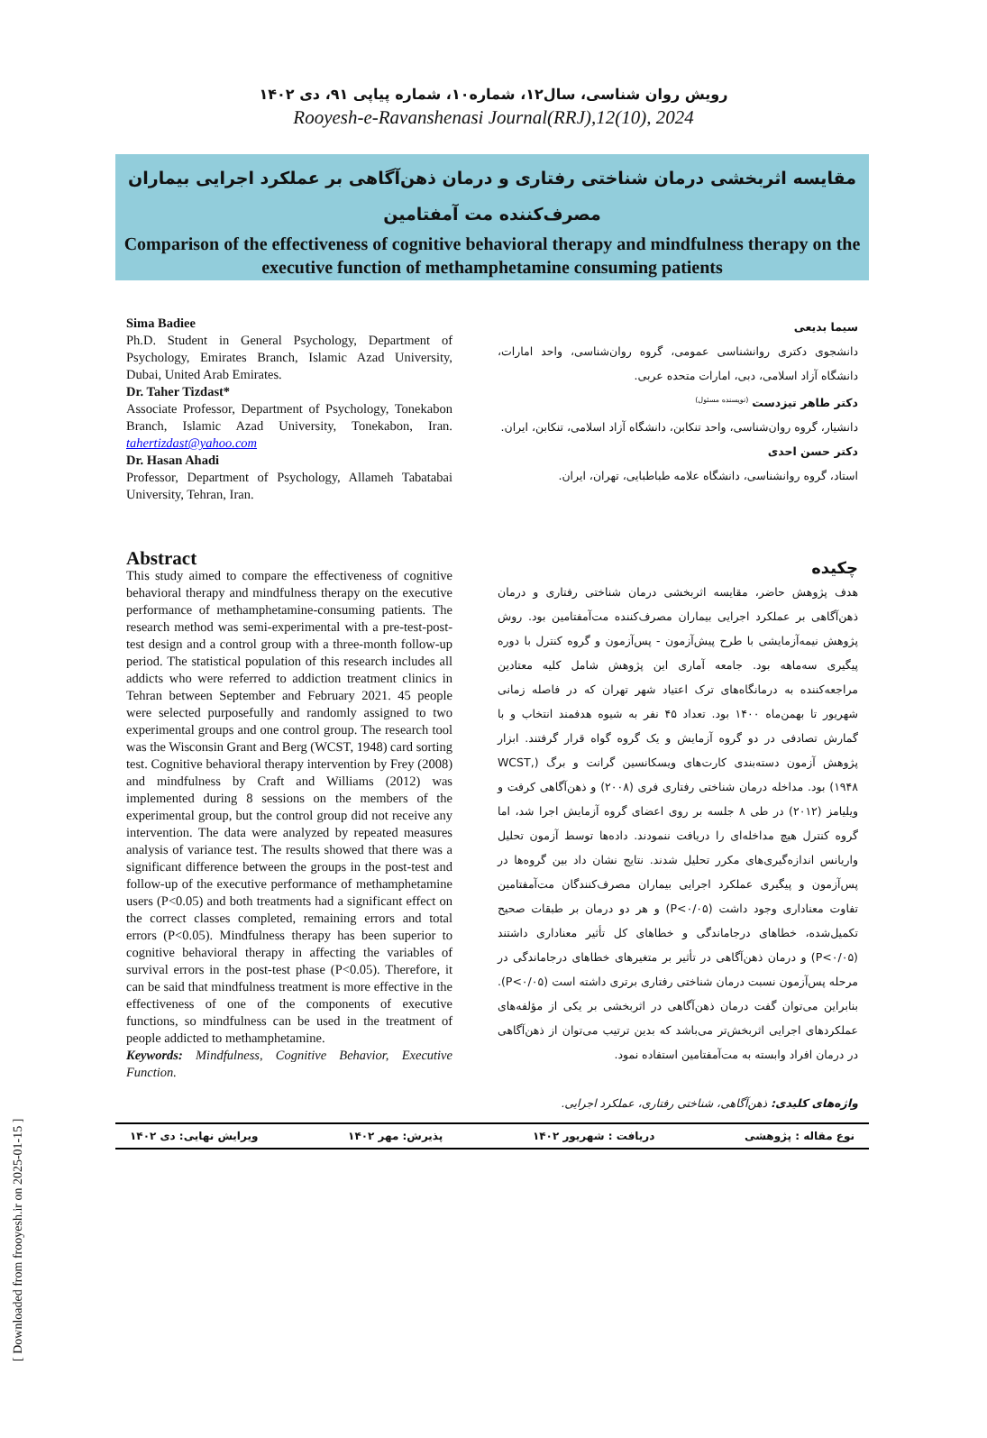رویش روان شناسی، سال۱۲، شماره۱۰، شماره پیاپی ۹۱، دی ۱۴۰۲
Rooyesh-e-Ravanshenasi Journal(RRJ),12(10), 2024
مقایسه اثربخشی درمان شناختی رفتاری و درمان ذهن‌آگاهی بر عملکرد اجرایی بیماران مصرف‌کننده مت آمفتامین
Comparison of the effectiveness of cognitive behavioral therapy and mindfulness therapy on the executive function of methamphetamine consuming patients
Sima Badiee
Ph.D. Student in General Psychology, Department of Psychology, Emirates Branch, Islamic Azad University, Dubai, United Arab Emirates.
Dr. Taher Tizdast*
Associate Professor, Department of Psychology, Tonekabon Branch, Islamic Azad University, Tonekabon, Iran. tahertizdast@yahoo.com
Dr. Hasan Ahadi
Professor, Department of Psychology, Allameh Tabatabai University, Tehran, Iran.
سیما بدیعی
دانشجوی دکتری روانشناسی عمومی، گروه روان‌شناسی، واحد امارات، دانشگاه آزاد اسلامی، دبی، امارات متحده عربی.
دکتر طاهر تیزدست <sup>(نویسنده مسئول)</sup>
دانشیار، گروه روان‌شناسی، واحد تنکابن، دانشگاه آزاد اسلامی، تنکابن، ایران.
دکتر حسن احدی
استاد، گروه روانشناسی، دانشگاه علامه طباطبایی، تهران، ایران.
Abstract
This study aimed to compare the effectiveness of cognitive behavioral therapy and mindfulness therapy on the executive performance of methamphetamine-consuming patients. The research method was semi-experimental with a pre-test-post-test design and a control group with a three-month follow-up period. The statistical population of this research includes all addicts who were referred to addiction treatment clinics in Tehran between September and February 2021. 45 people were selected purposefully and randomly assigned to two experimental groups and one control group. The research tool was the Wisconsin Grant and Berg (WCST, 1948) card sorting test. Cognitive behavioral therapy intervention by Frey (2008) and mindfulness by Craft and Williams (2012) was implemented during 8 sessions on the members of the experimental group, but the control group did not receive any intervention. The data were analyzed by repeated measures analysis of variance test. The results showed that there was a significant difference between the groups in the post-test and follow-up of the executive performance of methamphetamine users (P<0.05) and both treatments had a significant effect on the correct classes completed, remaining errors and total errors (P<0.05). Mindfulness therapy has been superior to cognitive behavioral therapy in affecting the variables of survival errors in the post-test phase (P<0.05). Therefore, it can be said that mindfulness treatment is more effective in the effectiveness of one of the components of executive functions, so mindfulness can be used in the treatment of people addicted to methamphetamine.
Keywords: Mindfulness, Cognitive Behavior, Executive Function.
چکیده
هدف پژوهش حاضر، مقایسه اثربخشی درمان شناختی رفتاری و درمان ذهن‌آگاهی بر عملکرد اجرایی بیماران مصرف‌کننده مت‌آمفتامین بود. روش پژوهش نیمه‌آزمایشی با طرح پیش‌آزمون - پس‌آزمون و گروه کنترل با دوره پیگیری سه‌ماهه بود. جامعه آماری این پژوهش شامل کلیه معتادین مراجعه‌کننده به درمانگاه‌های ترک اعتیاد شهر تهران که در فاصله زمانی شهریور تا بهمن‌ماه ۱۴۰۰ بود. تعداد ۴۵ نفر به شیوه هدفمند انتخاب و با گمارش تصادفی در دو گروه آزمایش و یک گروه گواه قرار گرفتند. ابزار پژوهش آزمون دسته‌بندی کارت‌های ویسکانسین گرانت و برگ (WCST, ۱۹۴۸) بود. مداخله درمان شناختی رفتاری فری (۲۰۰۸) و ذهن‌آگاهی کرفت و ویلیامز (۲۰۱۲) در طی ۸ جلسه بر روی اعضای گروه آزمایش اجرا شد، اما گروه کنترل هیچ مداخله‌ای را دریافت ننمودند. داده‌ها توسط آزمون تحلیل واریانس اندازه‌گیری‌های مکرر تحلیل شدند. نتایج نشان داد بین گروه‌ها در پس‌آزمون و پیگیری عملکرد اجرایی بیماران مصرف‌کنندگان مت‌آمفتامین تفاوت معناداری وجود داشت (P<۰/۰۵) و هر دو درمان بر طبقات صحیح تکمیل‌شده، خطاهای درجاماندگی و خطاهای کل تأثیر معناداری داشتند (P<۰/۰۵) و درمان ذهن‌آگاهی در تأثیر بر متغیرهای خطاهای درجاماندگی در مرحله پس‌آزمون نسبت درمان شناختی رفتاری برتری داشته است (P<۰/۰۵). بنابراین می‌توان گفت درمان ذهن‌آگاهی در اثربخشی بر یکی از مؤلفه‌های عملکردهای اجرایی اثربخش‌تر می‌باشد که بدین ترتیب می‌توان از ذهن‌آگاهی در درمان افراد وابسته به مت‌آمفتامین استفاده نمود.
واژه‌های کلیدی: ذهن‌آگاهی، شناختی رفتاری، عملکرد اجرایی.
نوع مقاله : پژوهشی دریافت : شهریور ۱۴۰۲ پذیرش: مهر ۱۴۰۲ ویرایش نهایی: دی ۱۴۰۲
[ Downloaded from frooyesh.ir on 2025-01-15 ]